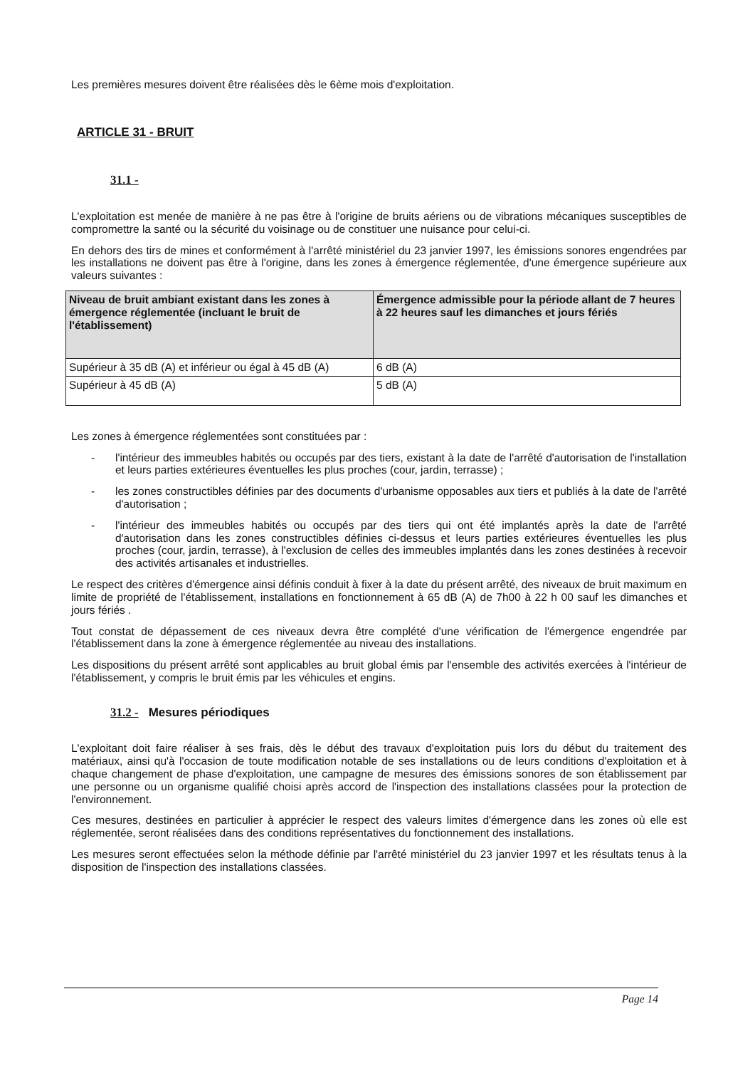Les premières mesures doivent être réalisées dès le 6ème mois d'exploitation.
ARTICLE 31 - BRUIT
31.1 -
L'exploitation est menée de manière à ne pas être à l'origine de bruits aériens ou de vibrations mécaniques susceptibles de compromettre la santé ou la sécurité du voisinage ou de constituer une nuisance pour celui-ci.
En dehors des tirs de mines et conformément à l'arrêté ministériel du 23 janvier 1997, les émissions sonores engendrées par les installations ne doivent pas être à l'origine, dans les zones à émergence réglementée, d'une émergence supérieure aux valeurs suivantes :
| Niveau de bruit ambiant existant dans les zones à émergence réglementée (incluant le bruit de l'établissement) | Émergence admissible pour la période allant de 7 heures à 22 heures sauf les dimanches et jours fériés |
| --- | --- |
| Supérieur à 35 dB (A) et inférieur ou égal à 45 dB (A) | 6 dB (A) |
| Supérieur à 45 dB (A) | 5 dB (A) |
Les zones à émergence réglementées sont constituées par :
- l'intérieur des immeubles habités ou occupés par des tiers, existant à la date de l'arrêté d'autorisation de l'installation et leurs parties extérieures éventuelles les plus proches (cour, jardin, terrasse) ;
- les zones constructibles définies par des documents d'urbanisme opposables aux tiers et publiés à la date de l'arrêté d'autorisation ;
- l'intérieur des immeubles habités ou occupés par des tiers qui ont été implantés après la date de l'arrêté d'autorisation dans les zones constructibles définies ci-dessus et leurs parties extérieures éventuelles les plus proches (cour, jardin, terrasse), à l'exclusion de celles des immeubles implantés dans les zones destinées à recevoir des activités artisanales et industrielles.
Le respect des critères d'émergence ainsi définis conduit à fixer à la date du présent arrêté, des niveaux de bruit maximum en limite de propriété de l'établissement, installations en fonctionnement à 65 dB (A) de 7h00 à 22 h 00 sauf les dimanches et jours fériés .
Tout constat de dépassement de ces niveaux devra être complété d'une vérification de l'émergence engendrée par l'établissement dans la zone à émergence réglementée au niveau des installations.
Les dispositions du présent arrêté sont applicables au bruit global émis par l'ensemble des activités exercées à l'intérieur de l'établissement, y compris le bruit émis par les véhicules et engins.
31.2 - Mesures périodiques
L'exploitant doit faire réaliser à ses frais, dès le début des travaux d'exploitation puis lors du début du traitement des matériaux, ainsi qu'à l'occasion de toute modification notable de ses installations ou de leurs conditions d'exploitation et à chaque changement de phase d'exploitation, une campagne de mesures des émissions sonores de son établissement par une personne ou un organisme qualifié choisi après accord de l'inspection des installations classées pour la protection de l'environnement.
Ces mesures, destinées en particulier à apprécier le respect des valeurs limites d'émergence dans les zones où elle est réglementée, seront réalisées dans des conditions représentatives du fonctionnement des installations.
Les mesures seront effectuées selon la méthode définie par l'arrêté ministériel du 23 janvier 1997 et les résultats tenus à la disposition de l'inspection des installations classées.
Page 14